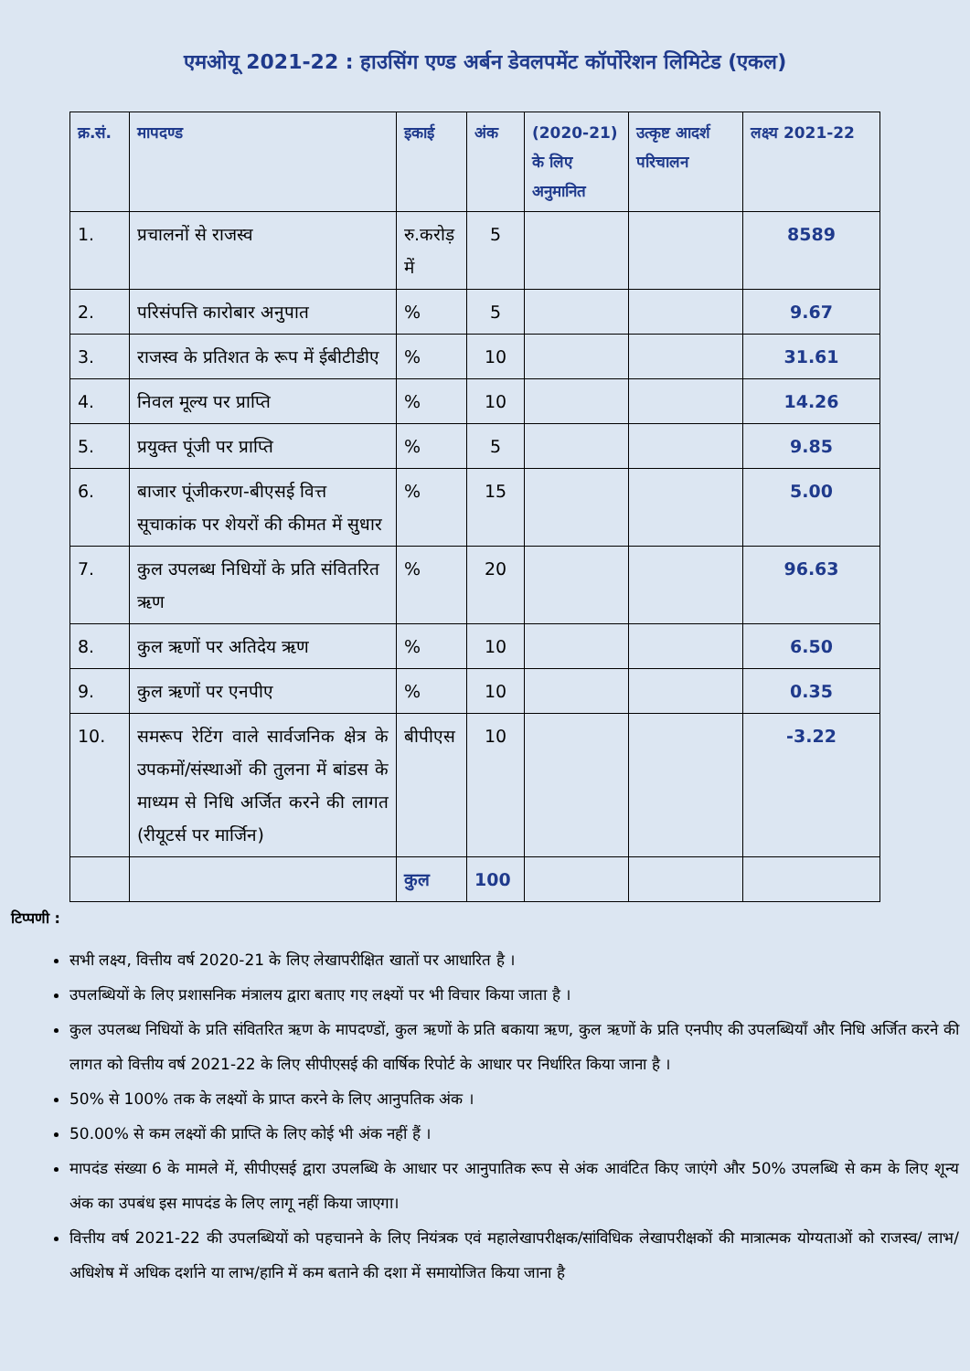एमओयू 2021-22 : हाउसिंग एण्ड अर्बन डेवलपमेंट कॉर्पोरेशन लिमिटेड (एकल)
| क्र.सं. | मापदण्ड | इकाई | अंक | (2020-21) के लिए अनुमानित | उत्कृष्ट आदर्श परिचालन | लक्ष्य 2021-22 |
| --- | --- | --- | --- | --- | --- | --- |
| 1. | प्रचालनों से राजस्व | रु.करोड़ में | 5 | | | 8589 |
| 2. | परिसंपत्ति कारोबार अनुपात | % | 5 | | | 9.67 |
| 3. | राजस्व के प्रतिशत के रूप में ईबीटीडीए | % | 10 | | | 31.61 |
| 4. | निवल मूल्य पर प्राप्ति | % | 10 | | | 14.26 |
| 5. | प्रयुक्त पूंजी पर प्राप्ति | % | 5 | | | 9.85 |
| 6. | बाजार पूंजीकरण-बीएसई वित्त सूचाकांक पर शेयरों की कीमत में सुधार | % | 15 | | | 5.00 |
| 7. | कुल उपलब्ध निधियों के प्रति संवितरित ऋण | % | 20 | | | 96.63 |
| 8. | कुल ऋणों पर अतिदेय ऋण | % | 10 | | | 6.50 |
| 9. | कुल ऋणों पर एनपीए | % | 10 | | | 0.35 |
| 10. | समरूप रेटिंग वाले सार्वजनिक क्षेत्र के उपकमों/संस्थाओं की तुलना में बांडस के माध्यम से निधि अर्जित करने की लागत (रीयूटर्स पर मार्जिन) | बीपीएस | 10 | | | -3.22 |
| | | कुल | 100 | | | |
टिप्पणी :
सभी लक्ष्य, वित्तीय वर्ष 2020-21 के लिए लेखापरीक्षित खातों पर आधारित है ।
उपलब्धियों के लिए प्रशासनिक मंत्रालय द्वारा बताए गए लक्ष्यों पर भी विचार किया जाता है ।
कुल उपलब्ध निधियों के प्रति संवितरित ऋण के मापदण्डों, कुल ऋणों के प्रति बकाया ऋण, कुल ऋणों के प्रति एनपीए की उपलब्धियाँ और निधि अर्जित करने की लागत को वित्तीय वर्ष 2021-22 के लिए सीपीएसई की वार्षिक रिपोर्ट के आधार पर निर्धारित किया जाना है ।
50% से 100% तक के लक्ष्यों के प्राप्त करने के लिए आनुपतिक अंक ।
50.00% से कम लक्ष्यों की प्राप्ति के लिए कोई भी अंक नहीं हैं ।
मापदंड संख्या 6 के मामले में, सीपीएसई द्वारा उपलब्धि के आधार पर आनुपातिक रूप से अंक आवंटित किए जाएंगे और 50% उपलब्धि से कम के लिए शून्य अंक का उपबंध इस मापदंड के लिए लागू नहीं किया जाएगा।
वित्तीय वर्ष 2021-22 की उपलब्धियों को पहचानने के लिए नियंत्रक एवं महालेखापरीक्षक/सांविधिक लेखापरीक्षकों की मात्रात्मक योग्यताओं को राजस्व/ लाभ/अधिशेष में अधिक दर्शाने या लाभ/हानि में कम बताने की दशा में समायोजित किया जाना है